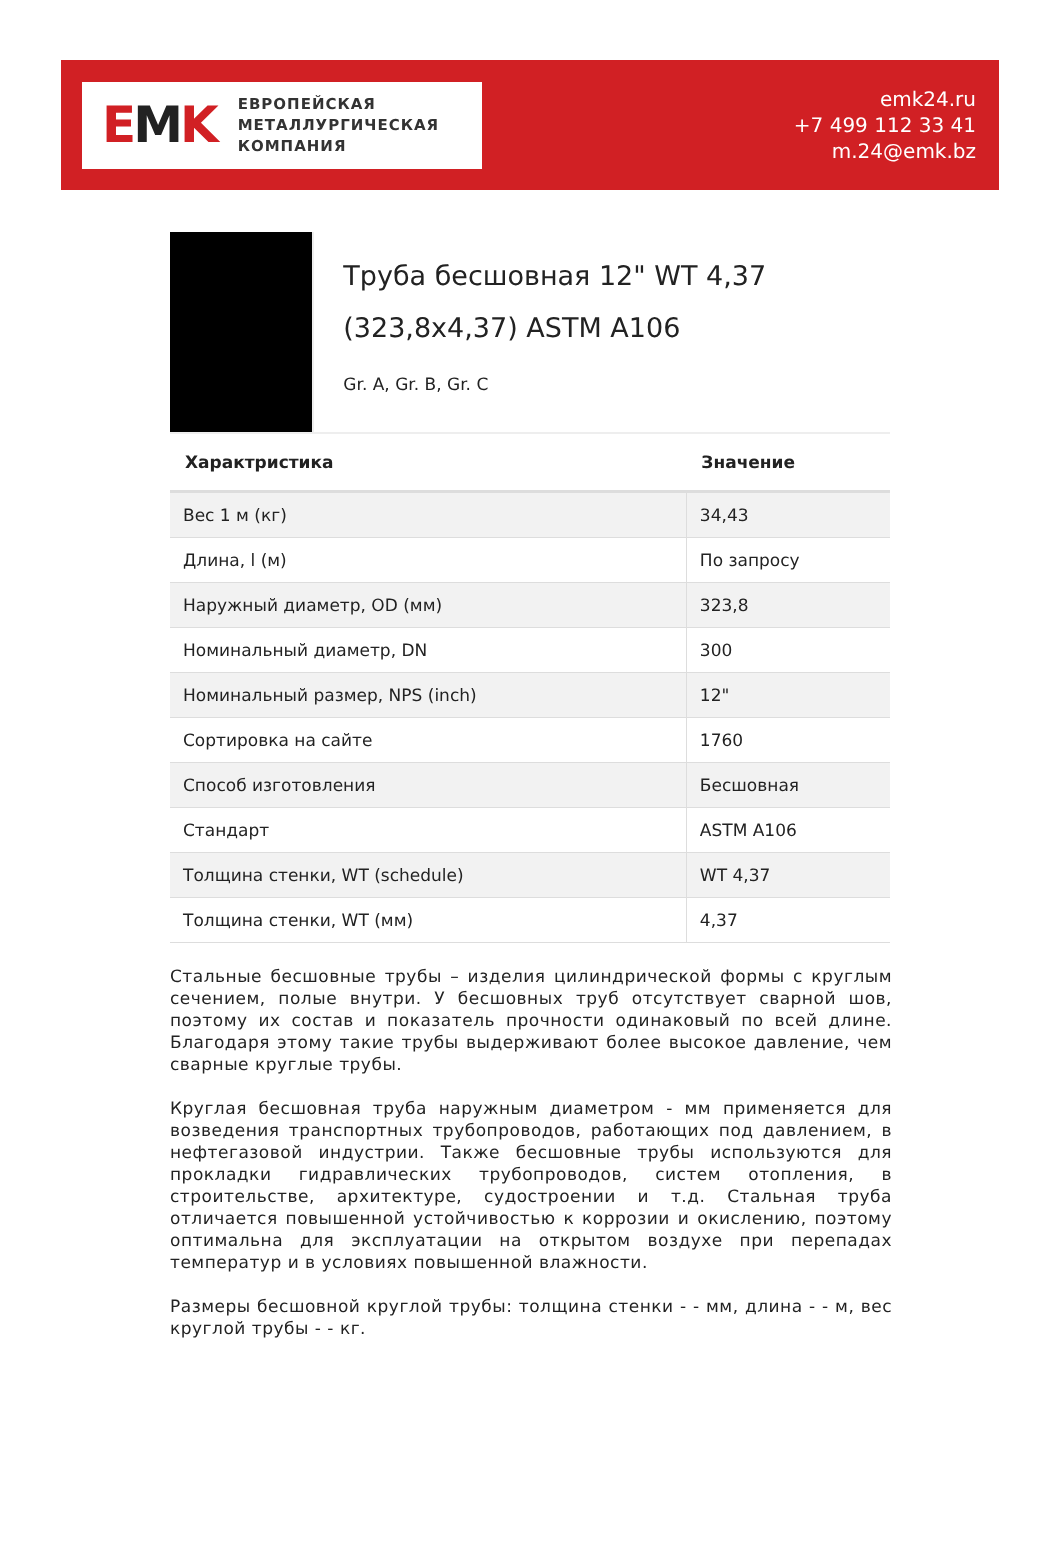EMK
ЕВРОПЕЙСКАЯ
МЕТАЛЛУРГИЧЕСКАЯ
КОМПАНИЯ
emk24.ru
+7 499 112 33 41
m.24@emk.bz
Труба бесшовная 12" WT 4,37 (323,8x4,37) ASTM A106
Gr. A, Gr. B, Gr. C
| Характристика | Значение |
| --- | --- |
| Вес 1 м (кг) | 34,43 |
| Длина, l (м) | По запросу |
| Наружный диаметр, OD (мм) | 323,8 |
| Номинальный диаметр, DN | 300 |
| Номинальный размер, NPS (inch) | 12" |
| Сортировка на сайте | 1760 |
| Способ изготовления | Бесшовная |
| Стандарт | ASTM A106 |
| Толщина стенки, WT (schedule) | WT 4,37 |
| Толщина стенки, WT (мм) | 4,37 |
Стальные бесшовные трубы – изделия цилиндрической формы с круглым сечением, полые внутри. У бесшовных труб отсутствует сварной шов, поэтому их состав и показатель прочности одинаковый по всей длине. Благодаря этому такие трубы выдерживают более высокое давление, чем сварные круглые трубы.
Круглая бесшовная труба наружным диаметром - мм применяется для возведения транспортных трубопроводов, работающих под давлением, в нефтегазовой индустрии. Также бесшовные трубы используются для прокладки гидравлических трубопроводов, систем отопления, в строительстве, архитектуре, судостроении и т.д. Стальная труба отличается повышенной устойчивостью к коррозии и окислению, поэтому оптимальна для эксплуатации на открытом воздухе при перепадах температур и в условиях повышенной влажности.
Размеры бесшовной круглой трубы: толщина стенки - - мм, длина - - м, вес круглой трубы - - кг.